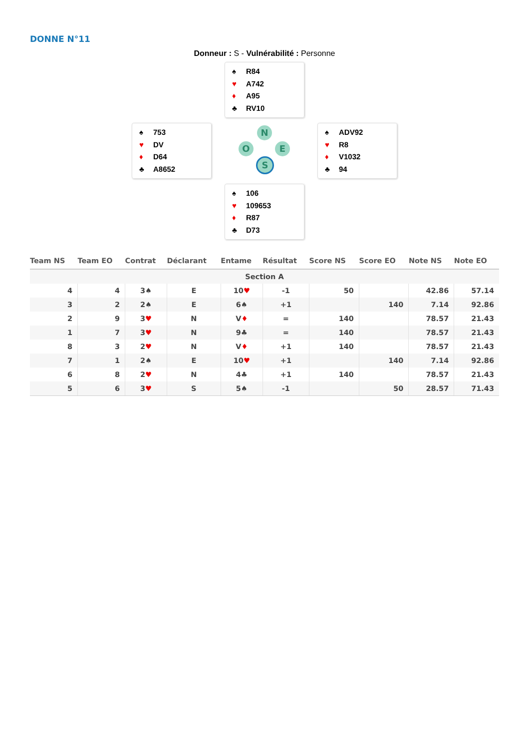DONNE N°11
Donneur : S - Vulnérabilité : Personne
♠ R84
♥ A742
♦ A95
♣ RV10
♠ 753
♥ DV
♦ D64
♣ A8652
N
O E
S
♠ ADV92
♥ R8
♦ V1032
♣ 94
♠ 106
♥ 109653
♦ R87
♣ D73
| Team NS | Team EO | Contrat | Déclarant | Entame | Résultat | Score NS | Score EO | Note NS | Note EO |
| --- | --- | --- | --- | --- | --- | --- | --- | --- | --- |
| Section A | | | | | | | | | |
| 4 | 4 | 3♠ | E | 10 ♥ | -1 | 50 | | 42.86 | 57.14 |
| 3 | 2 | 2♠ | E | 6♠ | +1 | | 140 | 7.14 | 92.86 |
| 2 | 9 | 3 ♥ | N | V ♦ | = | 140 | | 78.57 | 21.43 |
| 1 | 7 | 3 ♥ | N | 9♣ | = | 140 | | 78.57 | 21.43 |
| 8 | 3 | 2 ♥ | N | V ♦ | +1 | 140 | | 78.57 | 21.43 |
| 7 | 1 | 2♠ | E | 10 ♥ | +1 | | 140 | 7.14 | 92.86 |
| 6 | 8 | 2 ♥ | N | 4♣ | +1 | 140 | | 78.57 | 21.43 |
| 5 | 6 | 3 ♥ | S | 5♠ | -1 | | 50 | 28.57 | 71.43 |